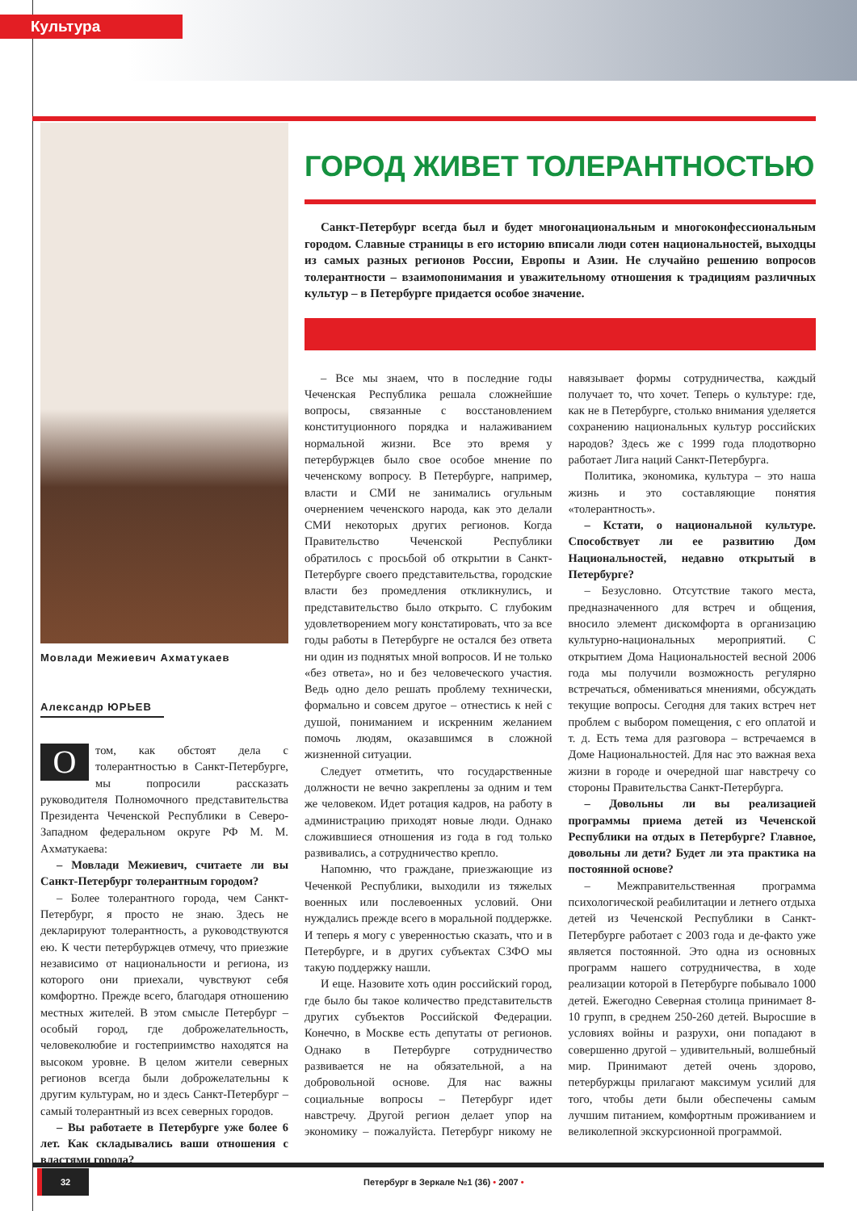Культура
Мовлади Межиевич Ахматукаев
Александр ЮРЬЕВ
О том, как обстоят дела с толерантностью в Санкт-Петербурге, мы попросили рассказать руководителя Полномочного представительства Президента Чеченской Республики в Северо-Западном федеральном округе РФ М. М. Ахматукаева:
– Мовлади Межиевич, считаете ли вы Санкт-Петербург толерантным городом?
– Более толерантного города, чем Санкт-Петербург, я просто не знаю. Здесь не декларируют толерантность, а руководствуются ею. К чести петербуржцев отмечу, что приезжие независимо от национальности и региона, из которого они приехали, чувствуют себя комфортно. Прежде всего, благодаря отношению местных жителей. В этом смысле Петербург – особый город, где доброжелательность, человеколюбие и гостеприимство находятся на высоком уровне. В целом жители северных регионов всегда были доброжелательны к другим культурам, но и здесь Санкт-Петербург – самый толерантный из всех северных городов.
– Вы работаете в Петербурге уже более 6 лет. Как складывались ваши отношения с властями города?
ГОРОД ЖИВЕТ ТОЛЕРАНТНОСТЬЮ
Санкт-Петербург всегда был и будет многонациональным и многоконфессиональным городом. Славные страницы в его историю вписали люди сотен национальностей, выходцы из самых разных регионов России, Европы и Азии. Не случайно решению вопросов толерантности – взаимопонимания и уважительному отношения к традициям различных культур – в Петербурге придается особое значение.
– Все мы знаем, что в последние годы Чеченская Республика решала сложнейшие вопросы, связанные с восстановлением конституционного порядка и налаживанием нормальной жизни. Все это время у петербуржцев было свое особое мнение по чеченскому вопросу. В Петербурге, например, власти и СМИ не занимались огульным очернением чеченского народа, как это делали СМИ некоторых других регионов. Когда Правительство Чеченской Республики обратилось с просьбой об открытии в Санкт-Петербурге своего представительства, городские власти без промедления откликнулись, и представительство было открыто. С глубоким удовлетворением могу констатировать, что за все годы работы в Петербурге не остался без ответа ни один из поднятых мной вопросов. И не только «без ответа», но и без человеческого участия. Ведь одно дело решать проблему технически, формально и совсем другое – отнестись к ней с душой, пониманием и искренним желанием помочь людям, оказавшимся в сложной жизненной ситуации.
Следует отметить, что государственные должности не вечно закреплены за одним и тем же человеком. Идет ротация кадров, на работу в администрацию приходят новые люди. Однако сложившиеся отношения из года в год только развивались, а сотрудничество крепло.
Напомню, что граждане, приезжающие из Чеченкой Республики, выходили из тяжелых военных или послевоенных условий. Они нуждались прежде всего в моральной поддержке. И теперь я могу с уверенностью сказать, что и в Петербурге, и в других субъектах СЗФО мы такую поддержку нашли.
И еще. Назовите хоть один российский город, где было бы такое количество представительств других субъектов Российской Федерации. Конечно, в Москве есть депутаты от регионов. Однако в Петербурге сотрудничество развивается не на обязательной, а на добровольной основе. Для нас важны социальные вопросы – Петербург идет навстречу. Другой регион делает упор на экономику – пожалуйста. Петербург никому не навязывает формы сотрудничества, каждый получает то, что хочет. Теперь о культуре: где, как не в Петербурге, столько внимания уделяется сохранению национальных культур российских народов? Здесь же с 1999 года плодотворно работает Лига наций Санкт-Петербурга.
Политика, экономика, культура – это наша жизнь и это составляющие понятия «толерантность».
– Кстати, о национальной культуре. Способствует ли ее развитию Дом Национальностей, недавно открытый в Петербурге?
– Безусловно. Отсутствие такого места, предназначенного для встреч и общения, вносило элемент дискомфорта в организацию культурно-национальных мероприятий. С открытием Дома Национальностей весной 2006 года мы получили возможность регулярно встречаться, обмениваться мнениями, обсуждать текущие вопросы. Сегодня для таких встреч нет проблем с выбором помещения, с его оплатой и т. д. Есть тема для разговора – встречаемся в Доме Национальностей. Для нас это важная веха жизни в городе и очередной шаг навстречу со стороны Правительства Санкт-Петербурга.
– Довольны ли вы реализацией программы приема детей из Чеченской Республики на отдых в Петербурге? Главное, довольны ли дети? Будет ли эта практика на постоянной основе?
– Межправительственная программа психологической реабилитации и летнего отдыха детей из Чеченской Республики в Санкт-Петербурге работает с 2003 года и де-факто уже является постоянной. Это одна из основных программ нашего сотрудничества, в ходе реализации которой в Петербурге побывало 1000 детей. Ежегодно Северная столица принимает 8-10 групп, в среднем 250-260 детей. Выросшие в условиях войны и разрухи, они попадают в совершенно другой – удивительный, волшебный мир. Принимают детей очень здорово, петербуржцы прилагают максимум усилий для того, чтобы дети были обеспечены самым лучшим питанием, комфортным проживанием и великолепной экскурсионной программой.
32 Петербург в Зеркале №1 (36) • 2007 •